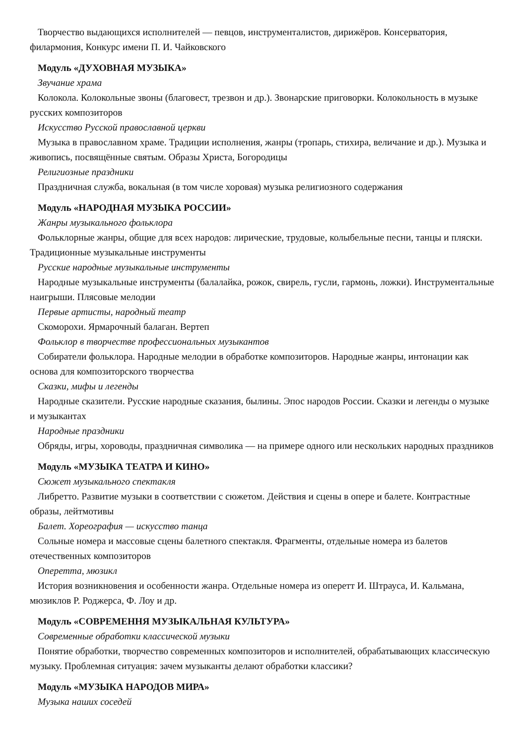Творчество выдающихся исполнителей — певцов, инструменталистов, дирижёров. Консерватория, филармония, Конкурс имени П. И. Чайковского
Модуль «ДУХОВНАЯ МУЗЫКА»
Звучание храма
Колокола. Колокольные звоны (благовест, трезвон и др.). Звонарские приговорки. Колокольность в музыке русских композиторов
Искусство Русской православной церкви
Музыка в православном храме. Традиции исполнения, жанры (тропарь, стихира, величание и др.). Музыка и живопись, посвящённые святым. Образы Христа, Богородицы
Религиозные праздники
Праздничная служба, вокальная (в том числе хоровая) музыка религиозного содержания
Модуль «НАРОДНАЯ МУЗЫКА РОССИИ»
Жанры музыкального фольклора
Фольклорные жанры, общие для всех народов: лирические, трудовые, колыбельные песни, танцы и пляски. Традиционные музыкальные инструменты
Русские народные музыкальные инструменты
Народные музыкальные инструменты (балалайка, рожок, свирель, гусли, гармонь, ложки). Инструментальные наигрыши. Плясовые мелодии
Первые артисты, народный театр
Скоморохи. Ярмарочный балаган. Вертеп
Фольклор в творчестве профессиональных музыкантов
Собиратели фольклора. Народные мелодии в обработке композиторов. Народные жанры, интонации как основа для композиторского творчества
Сказки, мифы и легенды
Народные сказители. Русские народные сказания, былины. Эпос народов России. Сказки и легенды о музыке и музыкантах
Народные праздники
Обряды, игры, хороводы, праздничная символика — на примере одного или нескольких народных праздников
Модуль «МУЗЫКА ТЕАТРА И КИНО»
Сюжет музыкального спектакля
Либретто. Развитие музыки в соответствии с сюжетом. Действия и сцены в опере и балете. Контрастные образы, лейтмотивы
Балет. Хореография — искусство танца
Сольные номера и массовые сцены балетного спектакля. Фрагменты, отдельные номера из балетов отечественных композиторов
Оперетта, мюзикл
История возникновения и особенности жанра. Отдельные номера из оперетт И. Штрауса, И. Кальмана, мюзиклов Р. Роджерса, Ф. Лоу и др.
Модуль «СОВРЕМЕННЯ МУЗЫКАЛЬНАЯ КУЛЬТУРА»
Современные обработки классической музыки
Понятие обработки, творчество современных композиторов и исполнителей, обрабатывающих классическую музыку. Проблемная ситуация: зачем музыканты делают обработки классики?
Модуль «МУЗЫКА НАРОДОВ МИРА»
Музыка наших соседей